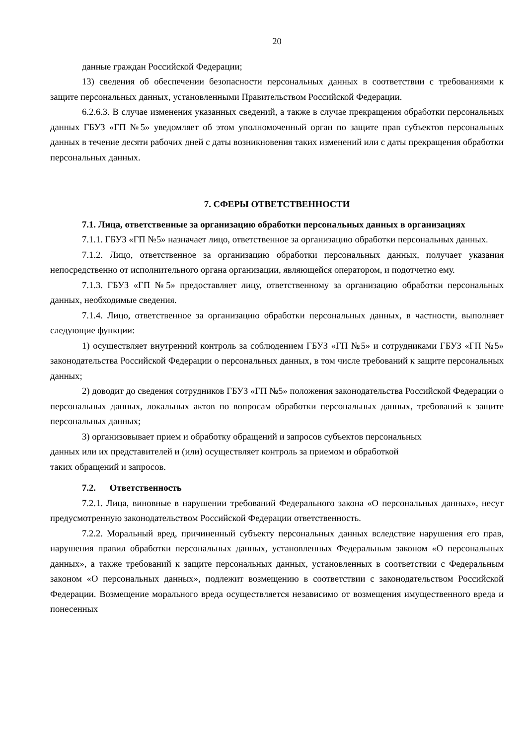20
данные граждан Российской Федерации;
13) сведения об обеспечении безопасности персональных данных в соответствии с требованиями к защите персональных данных, установленными Правительством Российской Федерации.
6.2.6.3. В случае изменения указанных сведений, а также в случае прекращения обработки персональных данных ГБУЗ «ГП №5» уведомляет об этом уполномоченный орган по защите прав субъектов персональных данных в течение десяти рабочих дней с даты возникновения таких изменений или с даты прекращения обработки персональных данных.
7. СФЕРЫ ОТВЕТСТВЕННОСТИ
7.1. Лица, ответственные за организацию обработки персональных данных в организациях
7.1.1. ГБУЗ «ГП №5» назначает лицо, ответственное за организацию обработки персональных данных.
7.1.2. Лицо, ответственное за организацию обработки персональных данных, получает указания непосредственно от исполнительного органа организации, являющейся оператором, и подотчетно ему.
7.1.3. ГБУЗ «ГП №5» предоставляет лицу, ответственному за организацию обработки персональных данных, необходимые сведения.
7.1.4. Лицо, ответственное за организацию обработки персональных данных, в частности, выполняет следующие функции:
1) осуществляет внутренний контроль за соблюдением ГБУЗ «ГП №5» и сотрудниками ГБУЗ «ГП №5» законодательства Российской Федерации о персональных данных, в том числе требований к защите персональных данных;
2) доводит до сведения сотрудников ГБУЗ «ГП №5» положения законодательства Российской Федерации о персональных данных, локальных актов по вопросам обработки персональных данных, требований к защите персональных данных;
3) организовывает прием и обработку обращений и запросов субъектов персональных
данных или их представителей и (или) осуществляет контроль за приемом и обработкой
таких обращений и запросов.
7.2. Ответственность
7.2.1. Лица, виновные в нарушении требований Федерального закона «О персональных данных», несут предусмотренную законодательством Российской Федерации ответственность.
7.2.2. Моральный вред, причиненный субъекту персональных данных вследствие нарушения его прав, нарушения правил обработки персональных данных, установленных Федеральным законом «О персональных данных», а также требований к защите персональных данных, установленных в соответствии с Федеральным законом «О персональных данных», подлежит возмещению в соответствии с законодательством Российской Федерации. Возмещение морального вреда осуществляется независимо от возмещения имущественного вреда и понесенных